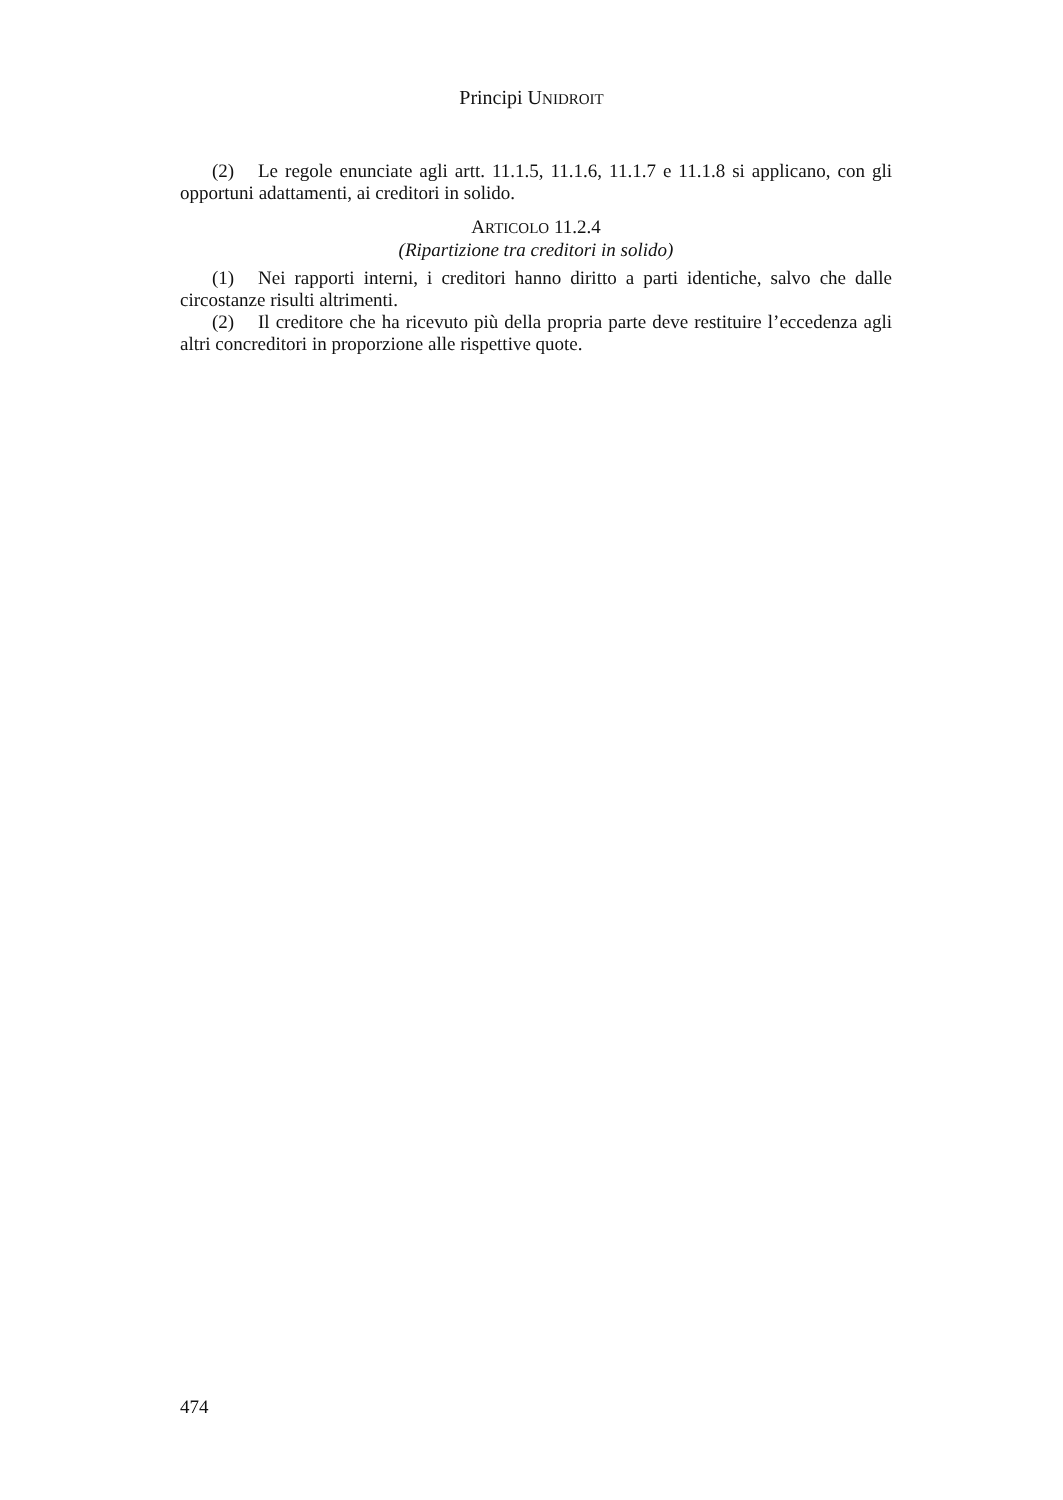Principi UNIDROIT
(2) Le regole enunciate agli artt. 11.1.5, 11.1.6, 11.1.7 e 11.1.8 si applicano, con gli opportuni adattamenti, ai creditori in solido.
ARTICOLO 11.2.4
(Ripartizione tra creditori in solido)
(1) Nei rapporti interni, i creditori hanno diritto a parti identiche, salvo che dalle circostanze risulti altrimenti.
(2) Il creditore che ha ricevuto più della propria parte deve restituire l’eccedenza agli altri concreditori in proporzione alle rispettive quote.
474